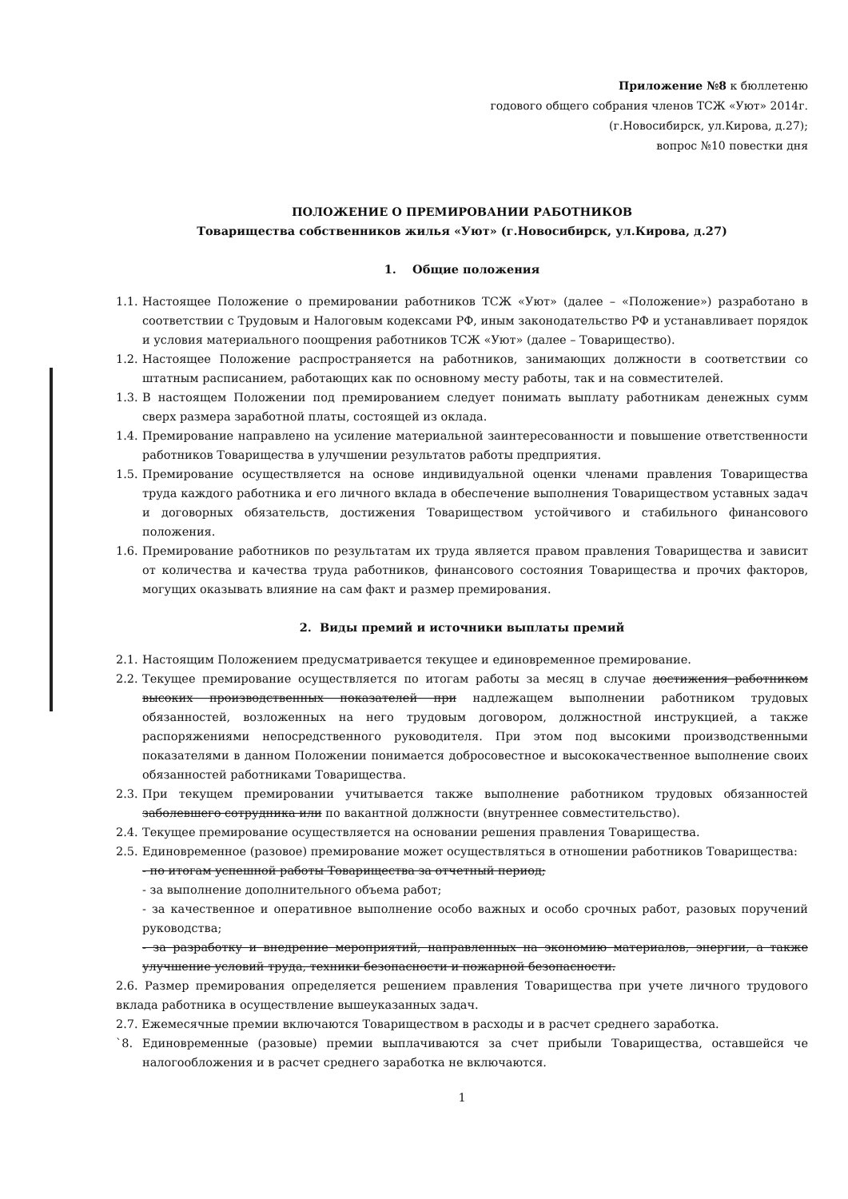Приложение №8 к бюллетеню
годового общего собрания членов ТСЖ «Уют» 2014г.
(г.Новосибирск, ул.Кирова, д.27);
вопрос №10 повестки дня
ПОЛОЖЕНИЕ О ПРЕМИРОВАНИИ РАБОТНИКОВ
Товарищества собственников жилья «Уют» (г.Новосибирск, ул.Кирова, д.27)
1. Общие положения
1.1. Настоящее Положение о премировании работников ТСЖ «Уют» (далее – «Положение») разработано в соответствии с Трудовым и Налоговым кодексами РФ, иным законодательство РФ и устанавливает порядок и условия материального поощрения работников ТСЖ «Уют» (далее – Товарищество).
1.2. Настоящее Положение распространяется на работников, занимающих должности в соответствии со штатным расписанием, работающих как по основному месту работы, так и на совместителей.
1.3. В настоящем Положении под премированием следует понимать выплату работникам денежных сумм сверх размера заработной платы, состоящей из оклада.
1.4. Премирование направлено на усиление материальной заинтересованности и повышение ответственности работников Товарищества в улучшении результатов работы предприятия.
1.5. Премирование осуществляется на основе индивидуальной оценки членами правления Товарищества труда каждого работника и его личного вклада в обеспечение выполнения Товариществом уставных задач и договорных обязательств, достижения Товариществом устойчивого и стабильного финансового положения.
1.6. Премирование работников по результатам их труда является правом правления Товарищества и зависит от количества и качества труда работников, финансового состояния Товарищества и прочих факторов, могущих оказывать влияние на сам факт и размер премирования.
2. Виды премий и источники выплаты премий
2.1. Настоящим Положением предусматривается текущее и единовременное премирование.
2.2. Текущее премирование осуществляется по итогам работы за месяц в случае достижения работником высоких производственных показателей при надлежащем выполнении работником трудовых обязанностей, возложенных на него трудовым договором, должностной инструкцией, а также распоряжениями непосредственного руководителя. При этом под высокими производственными показателями в данном Положении понимается добросовестное и высококачественное выполнение своих обязанностей работниками Товарищества.
2.3. При текущем премировании учитывается также выполнение работником трудовых обязанностей заболевшего сотрудника или по вакантной должности (внутреннее совместительство).
2.4. Текущее премирование осуществляется на основании решения правления Товарищества.
2.5. Единовременное (разовое) премирование может осуществляться в отношении работников Товарищества:
- по итогам успешной работы Товарищества за отчетный период;
- за выполнение дополнительного объема работ;
- за качественное и оперативное выполнение особо важных и особо срочных работ, разовых поручений руководства;
- за разработку и внедрение мероприятий, направленных на экономию материалов, энергии, а также улучшение условий труда, техники безопасности и пожарной безопасности.
2.6. Размер премирования определяется решением правления Товарищества при учете личного трудового вклада работника в осуществление вышеуказанных задач.
2.7. Ежемесячные премии включаются Товариществом в расходы и в расчет среднего заработка.
`8. Единовременные (разовые) премии выплачиваются за счет прибыли Товарищества, оставшейся че налогообложения и в расчет среднего заработка не включаются.
1